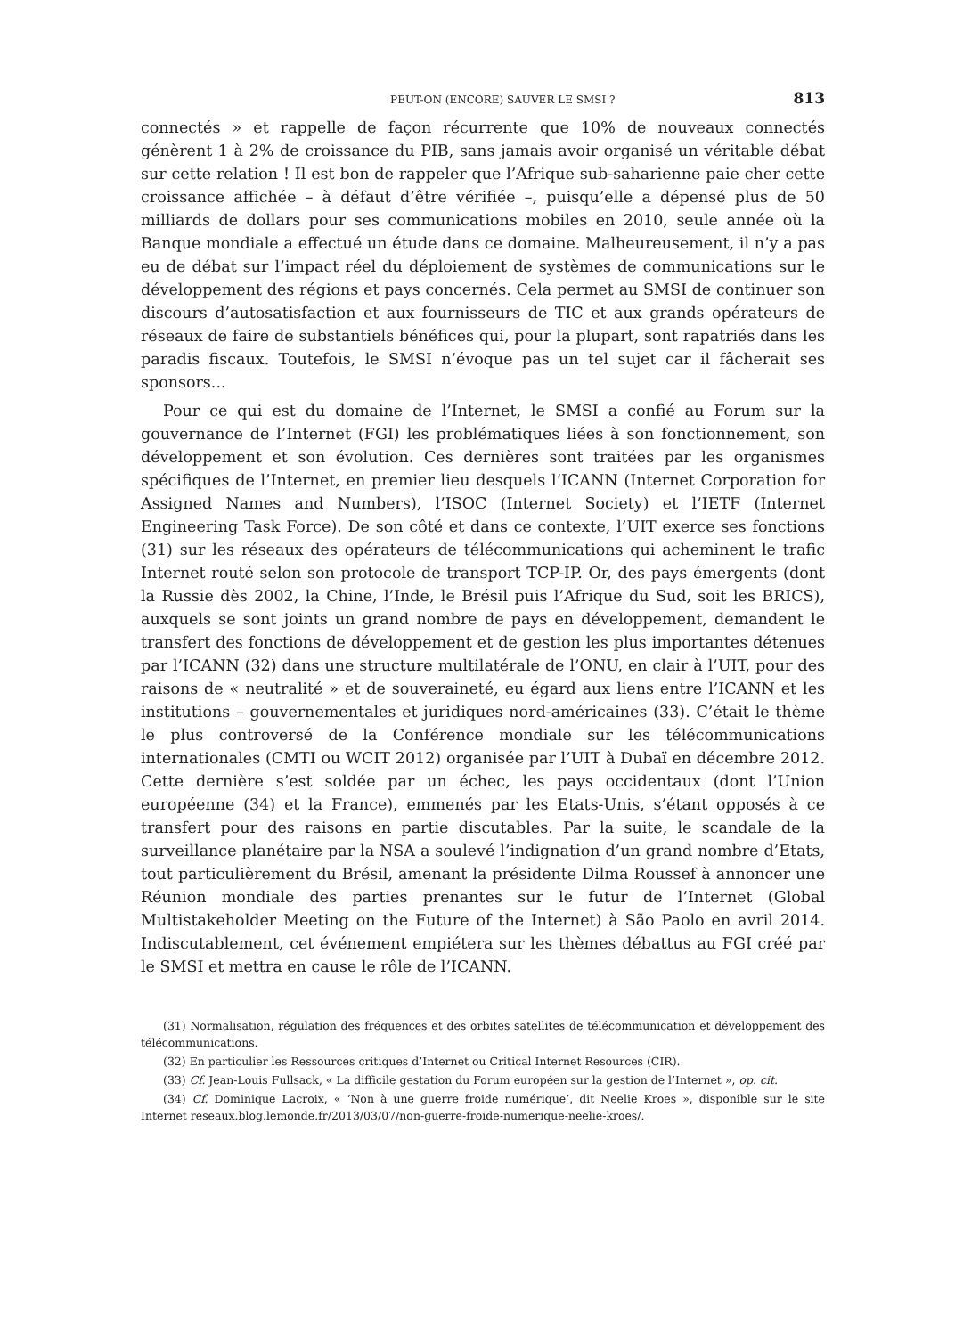PEUT-ON (ENCORE) SAUVER LE SMSI ? 813
connectés » et rappelle de façon récurrente que 10% de nouveaux connectés génèrent 1 à 2% de croissance du PIB, sans jamais avoir organisé un véritable débat sur cette relation ! Il est bon de rappeler que l’Afrique sub-saharienne paie cher cette croissance affichée – à défaut d’être vérifiée –, puisqu’elle a dépensé plus de 50 milliards de dollars pour ses communications mobiles en 2010, seule année où la Banque mondiale a effectué un étude dans ce domaine. Malheureusement, il n’y a pas eu de débat sur l’impact réel du déploiement de systèmes de communications sur le développement des régions et pays concernés. Cela permet au SMSI de continuer son discours d’autosatisfaction et aux fournisseurs de TIC et aux grands opérateurs de réseaux de faire de substantiels bénéfices qui, pour la plupart, sont rapatriés dans les paradis fiscaux. Toutefois, le SMSI n’évoque pas un tel sujet car il fâcherait ses sponsors...
Pour ce qui est du domaine de l’Internet, le SMSI a confié au Forum sur la gouvernance de l’Internet (FGI) les problématiques liées à son fonctionnement, son développement et son évolution. Ces dernières sont traitées par les organismes spécifiques de l’Internet, en premier lieu desquels l’ICANN (Internet Corporation for Assigned Names and Numbers), l’ISOC (Internet Society) et l’IETF (Internet Engineering Task Force). De son côté et dans ce contexte, l’UIT exerce ses fonctions (31) sur les réseaux des opérateurs de télécommunications qui acheminent le trafic Internet routé selon son protocole de transport TCP-IP. Or, des pays émergents (dont la Russie dès 2002, la Chine, l’Inde, le Brésil puis l’Afrique du Sud, soit les BRICS), auxquels se sont joints un grand nombre de pays en développement, demandent le transfert des fonctions de développement et de gestion les plus importantes détenues par l’ICANN (32) dans une structure multilatérale de l’ONU, en clair à l’UIT, pour des raisons de « neutralité » et de souveraineté, eu égard aux liens entre l’ICANN et les institutions – gouvernementales et juridiques nord-américaines (33). C’était le thème le plus controversé de la Conférence mondiale sur les télécommunications internationales (CMTI ou WCIT 2012) organisée par l’UIT à Dubaï en décembre 2012. Cette dernière s’est soldée par un échec, les pays occidentaux (dont l’Union européenne (34) et la France), emmenés par les Etats-Unis, s’étant opposés à ce transfert pour des raisons en partie discutables. Par la suite, le scandale de la surveillance planétaire par la NSA a soulevé l’indignation d’un grand nombre d’Etats, tout particulièrement du Brésil, amenant la présidente Dilma Roussef à annoncer une Réunion mondiale des parties prenantes sur le futur de l’Internet (Global Multistakeholder Meeting on the Future of the Internet) à São Paolo en avril 2014. Indiscutablement, cet événement empiétera sur les thèmes débattus au FGI créé par le SMSI et mettra en cause le rôle de l’ICANN.
(31) Normalisation, régulation des fréquences et des orbites satellites de télécommunication et développement des télécommunications.
(32) En particulier les Ressources critiques d’Internet ou Critical Internet Resources (CIR).
(33) Cf. Jean-Louis Fullsack, « La difficile gestation du Forum européen sur la gestion de l’Internet », op. cit.
(34) Cf. Dominique Lacroix, « ‘Non à une guerre froide numérique’, dit Neelie Kroes », disponible sur le site Internet reseaux.blog.lemonde.fr/2013/03/07/non-guerre-froide-numerique-neelie-kroes/.